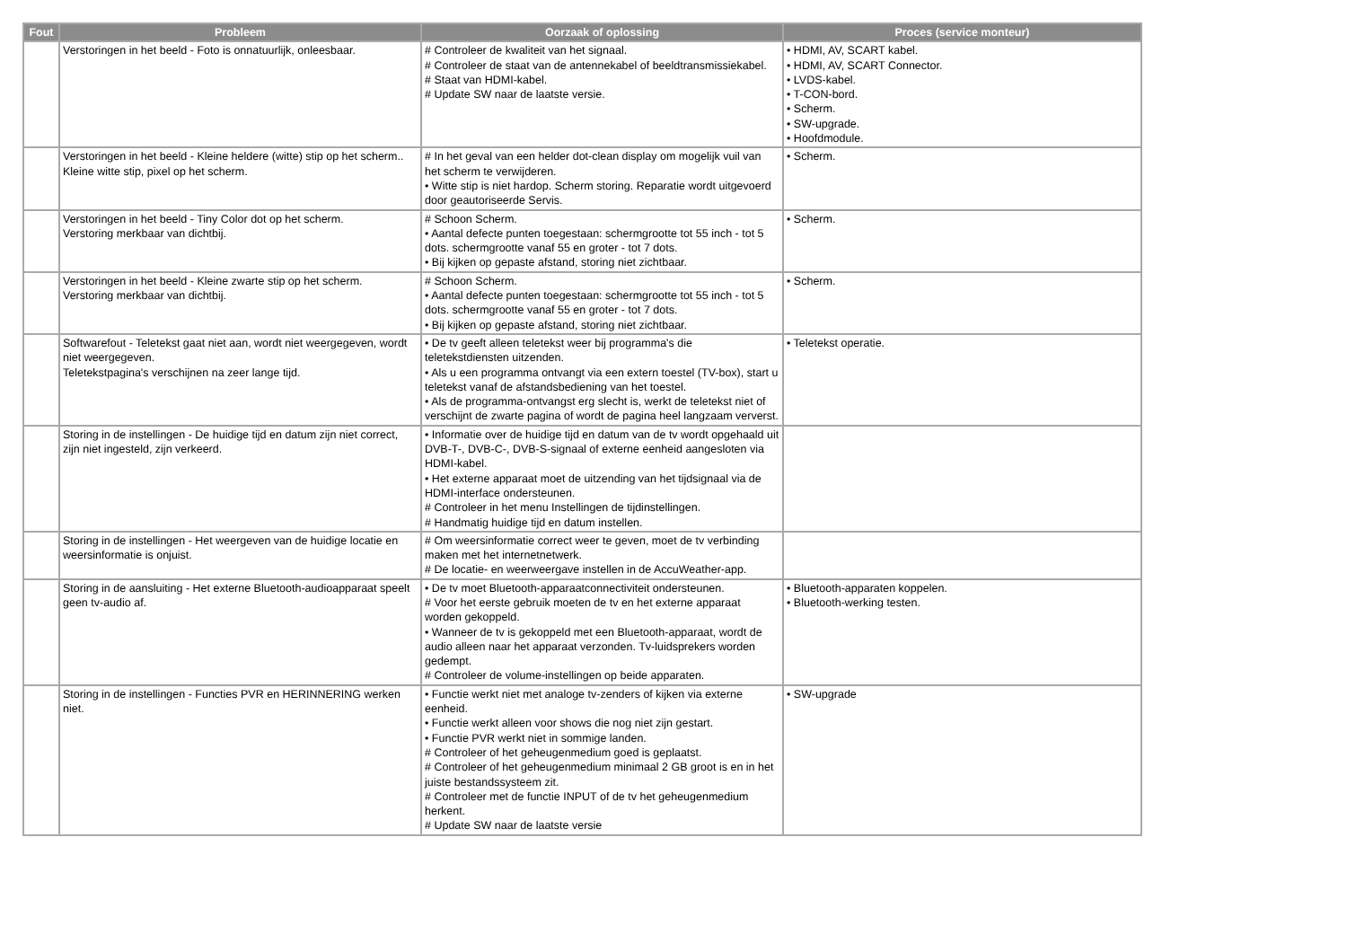| Fout | Probleem | Oorzaak of oplossing | Proces (service monteur) |
| --- | --- | --- | --- |
| | Verstoringen in het beeld - Foto is onnatuurlijk, onleesbaar. | # Controleer de kwaliteit van het signaal. # Controleer de staat van de antennekabel of beeldtransmissiekabel. # Staat van HDMI-kabel. # Update SW naar de laatste versie. | • HDMI, AV, SCART kabel. • HDMI, AV, SCART Connector. • LVDS-kabel. • T-CON-bord. • Scherm. • SW-upgrade. • Hoofdmodule. |
| | Verstoringen in het beeld - Kleine heldere (witte) stip op het scherm.. Kleine witte stip, pixel op het scherm. | # In het geval van een helder dot-clean display om mogelijk vuil van het scherm te verwijderen. • Witte stip is niet hardop. Scherm storing. Reparatie wordt uitgevoerd door geautoriseerde Servis. | • Scherm. |
| | Verstoringen in het beeld - Tiny Color dot op het scherm. Verstoring merkbaar van dichtbij. | # Schoon Scherm. • Aantal defecte punten toegestaan: schermgrootte tot 55 inch - tot 5 dots. schermgrootte vanaf 55 en groter - tot 7 dots. • Bij kijken op gepaste afstand, storing niet zichtbaar. | • Scherm. |
| | Verstoringen in het beeld - Kleine zwarte stip op het scherm. Verstoring merkbaar van dichtbij. | # Schoon Scherm. • Aantal defecte punten toegestaan: schermgrootte tot 55 inch - tot 5 dots. schermgrootte vanaf 55 en groter - tot 7 dots. • Bij kijken op gepaste afstand, storing niet zichtbaar. | • Scherm. |
| | Softwarefout - Teletekst gaat niet aan, wordt niet weergegeven, wordt niet weergegeven. Teletekstpagina's verschijnen na zeer lange tijd. | • De tv geeft alleen teletekst weer bij programma's die teletekstdiensten uitzenden. • Als u een programma ontvangt via een extern toestel (TV-box), start u teletekst vanaf de afstandsbediening van het toestel. • Als de programma-ontvangst erg slecht is, werkt de teletekst niet of verschijnt de zwarte pagina of wordt de pagina heel langzaam ververst. | • Teletekst operatie. |
| | Storing in de instellingen - De huidige tijd en datum zijn niet correct, zijn niet ingesteld, zijn verkeerd. | • Informatie over de huidige tijd en datum van de tv wordt opgehaald uit DVB-T-, DVB-C-, DVB-S-signaal of externe eenheid aangesloten via HDMI-kabel. • Het externe apparaat moet de uitzending van het tijdsignaal via de HDMI-interface ondersteunen. # Controleer in het menu Instellingen de tijdinstellingen. # Handmatig huidige tijd en datum instellen. | |
| | Storing in de instellingen - Het weergeven van de huidige locatie en weersinformatie is onjuist. | # Om weersinformatie correct weer te geven, moet de tv verbinding maken met het internetnetwerk. # De locatie- en weerweergave instellen in de AccuWeather-app. | |
| | Storing in de aansluiting - Het externe Bluetooth-audioapparaat speelt geen tv-audio af. | • De tv moet Bluetooth-apparaatconnectiviteit ondersteunen. # Voor het eerste gebruik moeten de tv en het externe apparaat worden gekoppeld. • Wanneer de tv is gekoppeld met een Bluetooth-apparaat, wordt de audio alleen naar het apparaat verzonden. Tv-luidsprekers worden gedempt. # Controleer de volume-instellingen op beide apparaten. | • Bluetooth-apparaten koppelen. • Bluetooth-werking testen. |
| | Storing in de instellingen - Functies PVR en HERINNERING werken niet. | • Functie werkt niet met analoge tv-zenders of kijken via externe eenheid. • Functie werkt alleen voor shows die nog niet zijn gestart. • Functie PVR werkt niet in sommige landen. # Controleer of het geheugenmedium goed is geplaatst. # Controleer of het geheugenmedium minimaal 2 GB groot is en in het juiste bestandssysteem zit. # Controleer met de functie INPUT of de tv het geheugenmedium herkent. # Update SW naar de laatste versie | • SW-upgrade |